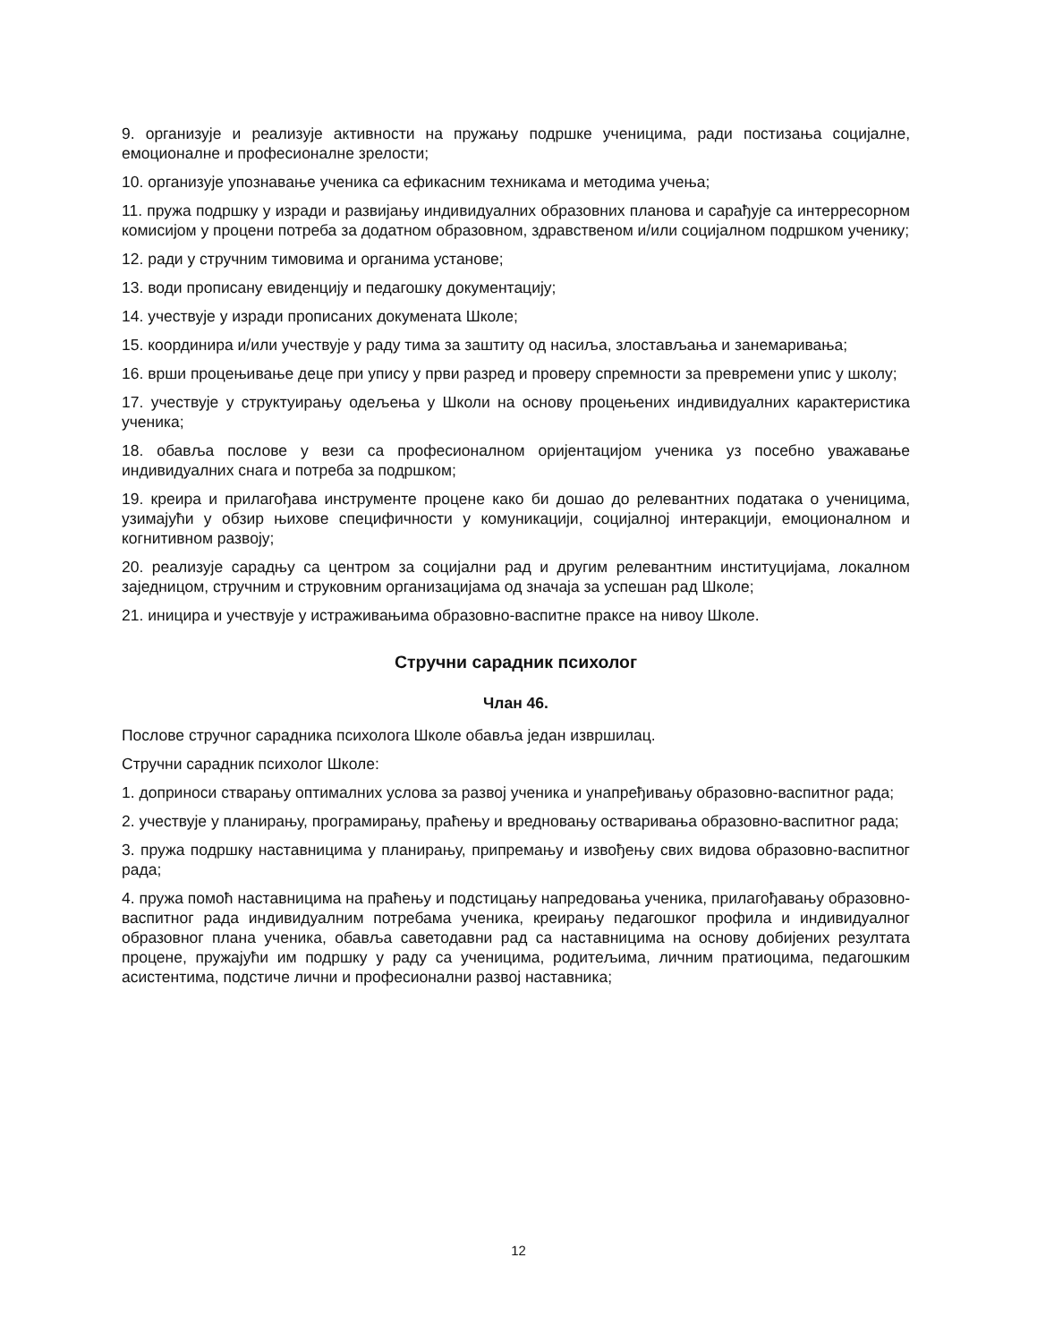9. организује и реализује активности на пружању подршке ученицима, ради постизања социјалне, емоционалне и професионалне зрелости;
10. организује упознавање ученика са ефикасним техникама и методима учења;
11. пружа подршку у изради и развијању индивидуалних образовних планова и сарађује са интерресорном комисијом у процени потреба за додатном образовном, здравственом и/или социјалном подршком ученику;
12. ради у стручним тимовима и органима установе;
13. води прописану евиденцију и педагошку документацију;
14. учествује у изради прописаних докумената Школе;
15. координира и/или учествује у раду тима за заштиту од насиља, злостављања и занемаривања;
16. врши процењивање деце при упису у први разред и проверу спремности за превремени упис у школу;
17. учествује у структуирању одељења у Школи на основу процењених индивидуалних карактеристика ученика;
18. обавља послове у вези са професионалном оријентацијом ученика уз посебно уважавање индивидуалних снага и потреба за подршком;
19. креира и прилагођава инструменте процене како би дошао до релевантних података о ученицима, узимајући у обзир њихове специфичности у комуникацији, социјалној интеракцији, емоционалном и когнитивном развоју;
20. реализује сарадњу са центром за социјални рад и другим релевантним институцијама, локалном заједницом, стручним и струковним организацијама од значаја за успешан рад Школе;
21. иницира и учествује у истраживањима образовно-васпитне праксе на нивоу Школе.
Стручни сарадник психолог
Члан 46.
Послове стручног сарадника психолога Школе обавља један извршилац.
Стручни сарадник психолог Школе:
1. доприноси стварању оптималних услова за развој ученика и унапређивању образовно-васпитног рада;
2. учествује у планирању, програмирању, праћењу и вредновању остваривања образовно-васпитног рада;
3. пружа подршку наставницима у планирању, припремању и извођењу свих видова образовно-васпитног рада;
4. пружа помоћ наставницима на праћењу и подстицању напредовања ученика, прилагођавању образовно-васпитног рада индивидуалним потребама ученика, креирању педагошког профила и индивидуалног образовног плана ученика, обавља саветодавни рад са наставницима на основу добијених резултата процене, пружајући им подршку у раду са ученицима, родитељима, личним пратиоцима, педагошким асистентима, подстиче лични и професионални развој наставника;
12